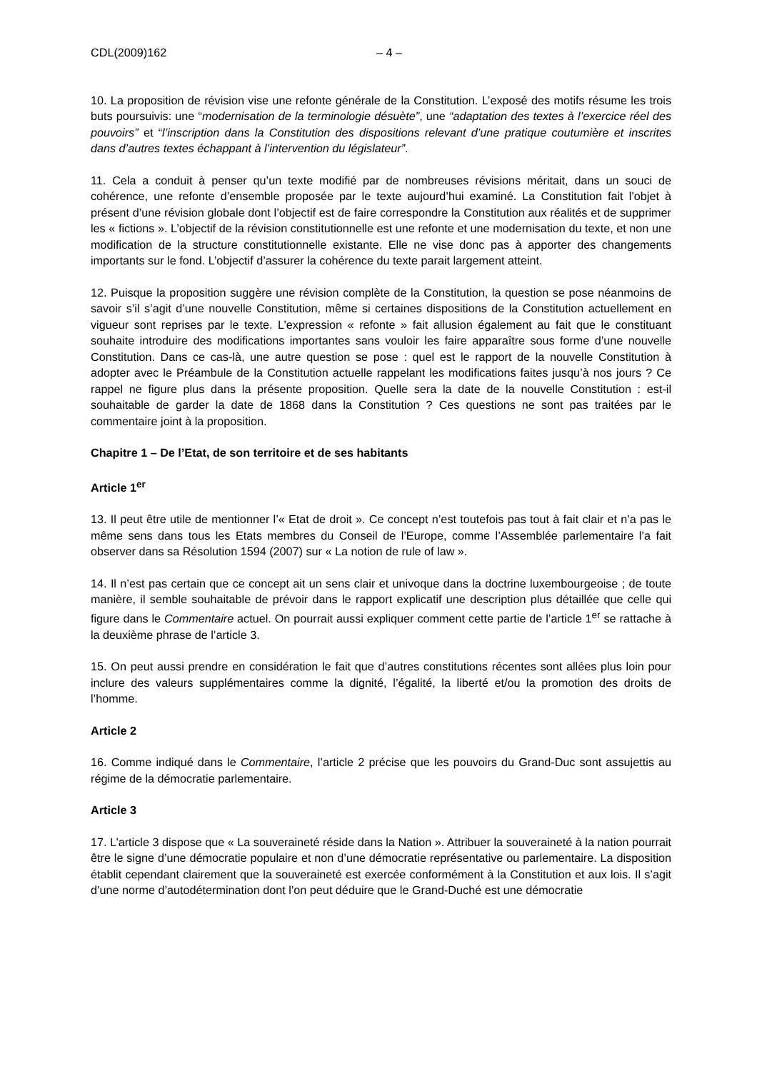CDL(2009)162 – 4 –
10. La proposition de révision vise une refonte générale de la Constitution. L’exposé des motifs résume les trois buts poursuivis: une “modernisation de la terminologie désuète”, une “adaptation des textes à l’exercice réel des pouvoirs” et “l’inscription dans la Constitution des dispositions relevant d’une pratique coutumière et inscrites dans d’autres textes échappant à l’intervention du législateur”.
11. Cela a conduit à penser qu’un texte modifié par de nombreuses révisions méritait, dans un souci de cohérence, une refonte d’ensemble proposée par le texte aujourd’hui examiné. La Constitution fait l’objet à présent d’une révision globale dont l’objectif est de faire correspondre la Constitution aux réalités et de supprimer les « fictions ». L’objectif de la révision constitutionnelle est une refonte et une modernisation du texte, et non une modification de la structure constitutionnelle existante. Elle ne vise donc pas à apporter des changements importants sur le fond. L’objectif d’assurer la cohérence du texte parait largement atteint.
12. Puisque la proposition suggère une révision complète de la Constitution, la question se pose néanmoins de savoir s’il s’agit d’une nouvelle Constitution, même si certaines dispositions de la Constitution actuellement en vigueur sont reprises par le texte. L’expression « refonte » fait allusion également au fait que le constituant souhaite introduire des modifications importantes sans vouloir les faire apparaître sous forme d’une nouvelle Constitution. Dans ce cas-là, une autre question se pose : quel est le rapport de la nouvelle Constitution à adopter avec le Préambule de la Constitution actuelle rappelant les modifications faites jusqu’à nos jours ? Ce rappel ne figure plus dans la présente proposition. Quelle sera la date de la nouvelle Constitution : est-il souhaitable de garder la date de 1868 dans la Constitution ? Ces questions ne sont pas traitées par le commentaire joint à la proposition.
Chapitre 1 – De l’Etat, de son territoire et de ses habitants
Article 1<sup>er</sup>
13. Il peut être utile de mentionner l’« Etat de droit ». Ce concept n’est toutefois pas tout à fait clair et n’a pas le même sens dans tous les Etats membres du Conseil de l’Europe, comme l’Assemblée parlementaire l’a fait observer dans sa Résolution 1594 (2007) sur « La notion de rule of law ».
14. Il n’est pas certain que ce concept ait un sens clair et univoque dans la doctrine luxembourgeoise ; de toute manière, il semble souhaitable de prévoir dans le rapport explicatif une description plus détaillée que celle qui figure dans le Commentaire actuel. On pourrait aussi expliquer comment cette partie de l’article 1<sup>er</sup> se rattache à la deuxième phrase de l’article 3.
15. On peut aussi prendre en considération le fait que d’autres constitutions récentes sont allées plus loin pour inclure des valeurs supplémentaires comme la dignité, l’égalité, la liberté et/ou la promotion des droits de l’homme.
Article 2
16. Comme indiqué dans le Commentaire, l’article 2 précise que les pouvoirs du Grand-Duc sont assujettis au régime de la démocratie parlementaire.
Article 3
17. L’article 3 dispose que « La souveraineté réside dans la Nation ». Attribuer la souveraineté à la nation pourrait être le signe d’une démocratie populaire et non d’une démocratie représentative ou parlementaire. La disposition établit cependant clairement que la souveraineté est exercée conformément à la Constitution et aux lois. Il s’agit d’une norme d’autodétermination dont l’on peut déduire que le Grand-Duché est une démocratie